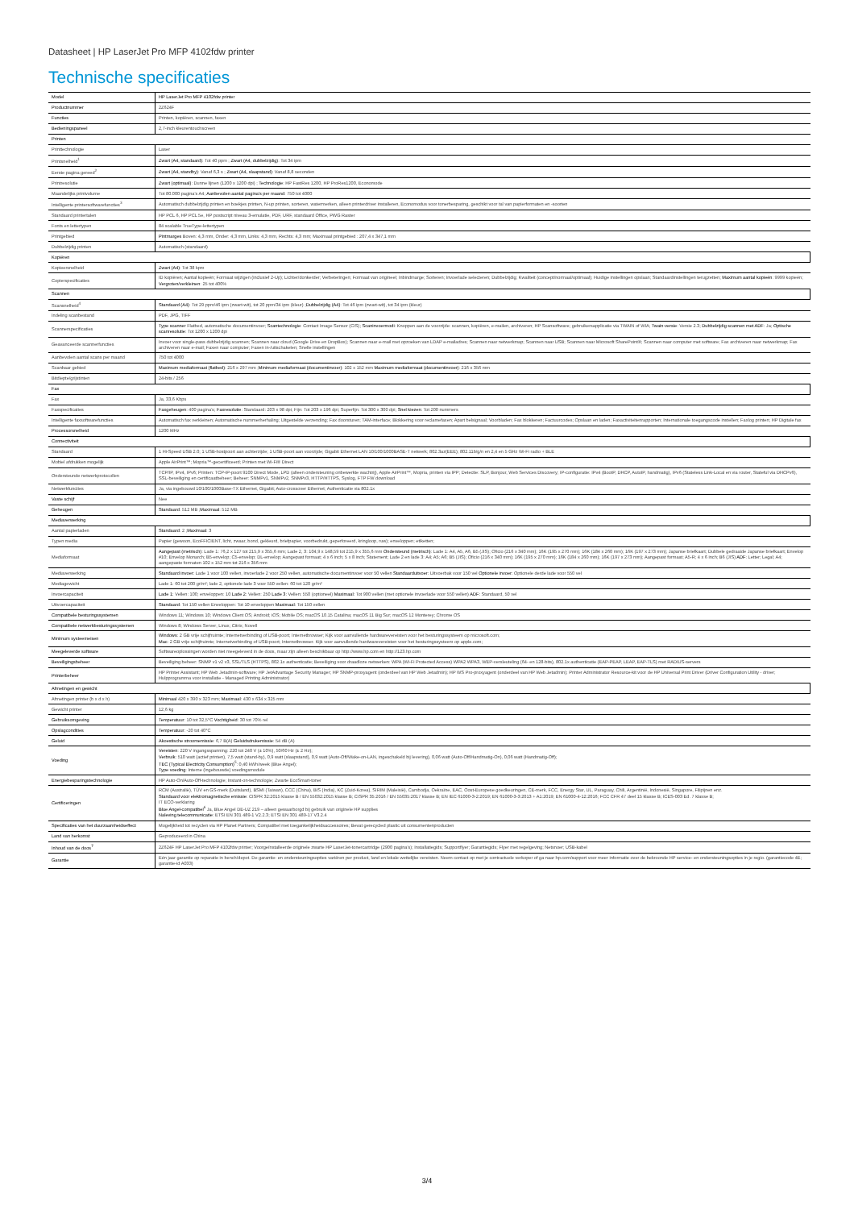Datasheet | HP LaserJet Pro MFP 4102fdw printer
Technische specificaties
| Model | HP LaserJet Pro MFP 4102fdw printer |
| Productnummer | 2Z624F |
| Functies | Printen, kopiëren, scannen, faxen |
| Bedieningspaneel | 2,7-inch kleurentouchscreen |
| Printen | |
| Printtechnologie | Laser |
| Printsnelheid<sup>1</sup> | Zwart (A4, standaard) : Tot 40 ppm ; Zwart (A4, dubbelzijdig) : Tot 34 ipm |
| Eerste pagina gereed<sup>2</sup> | Zwart (A4, standby) : Vanaf 6,3 s ; Zwart (A4, slaapstand) : Vanaf 8,8 seconden |
| Printresolutie | Zwart (optimaal) : Dunne lijnen (1200 x 1200 dpi) ; Technologie : HP FastRes 1200, HP ProRes1200, Economode |
| Maandelijks printvolume | Tot 80.000 pagina's A4; Aanbevolen aantal pagina's per maand : 750 tot 4000 |
| Intelligente printersoftwarefuncties<sup>3</sup> | Automatisch dubbelzijdig printen en boekjes printen, N-up printen, sorteren, watermerken, alleen printerdriver installeren, Economodus voor tonerbesparing, geschikt voor tal van papierformaten en -soorten |
| Standaard printertalen | HP PCL 6, HP PCL 5e, HP postscript niveau 3-emulatie, PDF, URF, standaard Office, PWG Raster |
| Fonts en lettertypen | 84 scalable TrueType-lettertypen |
| Printgebied | Pintmarges Boven: 4,3 mm, Onder: 4,3 mm, Links: 4,3 mm, Rechts: 4,3 mm; Maximaal printgebied : 207,4 x 347,1 mm |
| Dubbelzijdig printen | Automatisch (standaard) |
| Kopiëren | |
| Kopieersnelheid | Zwart (A4) : Tot 38 kpm |
| Copierspecificaties | ID kopiëren; Aantal kopieën; Formaat wijzigen (inclusief 2-Up); Lichter/donkerder; Verbeteringen; Formaat van origineel; Inbindmarge; Sorteren; Invoerlade selecteren; Dubbelzijdig; Kwaliteit (concept/normaal/optimaal); Huidige instellingen opslaan; Standaardinstellingen terugzetten; Maximum aantal kopieën : 9999 kopieën; Vergroten/verkleinen : 25 tot 400% |
| Scannen | |
| Scansnelheid<sup>4</sup> | Standaard (A4) : Tot 29 ppm/46 ipm (zwart-wit), tot 20 ppm/34 ipm (kleur) ; Dubbelzijdig (A4) : Tot 46 ipm (zwart-wit), tot 34 ipm (kleur) |
| Indeling scanbestand | PDF, JPG, TIFF |
| Scannerspecificaties | Type scanner Flatbed, automatische documentinvoer; Scantechnologie : Contact Image Sensor (CIS); Scaninvoermodi : Knoppen aan de voorzijde: scannen, kopiëren, e-mailen, archiveren; HP Scansoftware; gebruikersapplicatie via TWAIN of WIA; Twain-versie : Versie 2.3; Dubbelzijdig scannen met ADF : Ja; Optische scanresolutie : Tot 1200 x 1200 dpi |
| Geavanceerde scannerfuncties | Invoer voor single-pass dubbelzijdig scannen; Scannen naar cloud (Google Drive en DropBox); Scannen naar e-mail met opzoeken van LDAP e-mailadres; Scannen naar netwerkmap; Scannen naar USB; Scannen naar Microsoft SharePoint®; Scannen naar computer met software; Fax archiveren naar netwerkmap; Fax archiveren naar e-mail; Faxen naar computer; Faxen in-/uitschakelen; Snelle instellingen |
| Aanbevolen aantal scans per maand | 750 tot 4000 |
| Scanbaar gebied | Maximum mediaformaat (flatbed) : 216 x 297 mm ; Minimum mediaformaat (documentinvoer) : 102 x 152 mm Maximum mediaformaat (documentinvoer) : 216 x 356 mm |
| Bitdiepte/grijstinten | 24-bits / 256 |
| Fax | |
| Fax | Ja, 33,6 Kbps |
| Faxspecificaties | Faxgeheugen : 400 pagina's; Faxresolutie : Standaard: 203 x 98 dpi; Fijn: Tot 203 x 196 dpi; Superfijn: Tot 300 x 300 dpi; Snel kiezen : Tot 200 nummers |
| Intelligente faxsoftwarefuncties | Automatisch fax verkleinen; Automatische nummerherhaling; Uitgestelde verzending; Fax doorsturen; TAM-interface; Blokkering voor reclamefaxen; Apart belsignaal; Voorbladen; Fax blokkeren; Factuurcodes; Opslaan en laden; Faxactiviteitenrapporten; Internationale toegangscode instellen; Faxlog printen; HP Digitale fax |
| Processorsnelheid | 1200 MHz |
| Connectiviteit | |
| Standaard | 1 Hi-Speed USB 2.0; 1 USB-hostpoort aan achterzijde; 1 USB-poort aan voorzijde; Gigabit Ethernet LAN 10/100/1000BASE-T netwerk; 802.3az(EEE); 802.11b/g/n en 2,4 en 5 GHz Wi-Fi radio + BLE |
| Mobiel afdrukken mogelijk | Apple AirPrint™; Mopria™-gecertificeerd; Printen met Wi-Fi® Direct |
| Ondersteunde netwerkprotocollen | TCP/IP, IPv4, IPv6; Printen: TCP-IP-poort 9100 Direct Mode, LPD (alleen ondersteuning onbewerkte wachtrij), Apple AirPrint™, Mopria, printen via IPP; Detectie: SLP, Bonjour, Web Services Discovery; IP-configuratie: IPv4 (BootP, DHCP, AutoIP, handmatig), IPv6 (Stateless Link-Local en via router, Stateful via DHCPv6), SSL-beveiliging en certificaatbeheer; Beheer: SNMPv1, SNMPv2, SNMPv3, HTTP/HTTPS, Syslog, FTP FW download |
| Netwerkfuncties | Ja, via ingebouwd 10/100/1000Base-TX Ethernet, Gigabit; Auto-crossover Ethernet; Authenticatie via 802.1x |
| Vaste schijf | Nee |
| Geheugen | Standaard : 512 MB ; Maximaal : 512 MB |
| Mediaverwerking | |
| Aantal papierladen | Standaard : 2 ; Maximaal : 3 |
| Typen media | Papier (gewoon, EcoFFICIENT, licht, zwaar, bond, gekleurd, briefpapier, voorbedrukt, geperforeerd, kringloop, ruw); enveloppen; etiketten; |
| Mediaformaat | Aangepast (metrisch) : Lade 1: 76,2 x 127 tot 215,9 x 355,6 mm; Lade 2, 3: 104,9 x 148,59 tot 215,9 x 355,6 mm Ondersteund (metrisch) : Lade 1: A4, A5, A6, B5 (JIS); Oficio (216 x 340 mm); 16K (195 x 270 mm); 16K (184 x 260 mm); 16K (197 x 273 mm); Japanse briefkaart; Dubbele gedraaide Japanse briefkaart; Envelop #10; Envelop Monarch; B5-envelop; C5-envelop; DL-envelop; Aangepast formaat; 4 x 6 inch; 5 x 8 inch; Statement; Lade 2 en lade 3: A4; A5; A6; B5 (JIS); Oficio (216 x 340 mm); 16K (195 x 270 mm); 16K (184 x 260 mm); 16K (197 x 273 mm); Aangepast formaat; A5-R; 4 x 6 inch; B6 (JIS) ADF : Letter; Legal; A4; aangepaste formaten 102 x 152 mm tot 216 x 356 mm |
| Mediaverwerking | Standaard invoer: Lade 1 voor 100 vellen, invoerlade 2 voor 250 vellen, automatische documentinvoer voor 50 vellen Standaarduitvoer: Uitvoerbak voor 150 vel Optionele invoer: Optionele derde lade voor 550 vel |
| Mediagewicht | Lade 1: 60 tot 200 gr/m²; lade 2, optionele lade 3 voor 550 vellen: 60 tot 120 gr/m² |
| Invoercapaciteit | Lade 1: Vellen: 100; enveloppen: 10 Lade 2: Vellen: 250 Lade 3: Vellen: 550 (optioneel) Maximaal: Tot 900 vellen (met optionele invoerlade voor 550 vellen) ADF: Standaard, 50 vel |
| Uitvoercapaciteit | Standaard: Tot 150 vellen Enveloppen: Tot 10 enveloppen Maximaal: Tot 150 vellen |
| Compatibele besturingssystemen | Windows 11; Windows 10; Windows Client OS; Android; iOS; Mobile OS; macOS 10.15 Catalina; macOS 11 Big Sur; macOS 12 Monterey; Chrome OS |
| Compatibele netwerkbesturingssystemen | Windows 8; Windows Server; Linux; Citrix; Novell |
| Minimum systeemeisen | Windows : 2 GB vrije schijfruimte; Internetverbinding of USB-poort; Internetbrowser; Kijk voor aanvullende hardwarevereisten voor het besturingssysteem op microsoft.com; Mac : 2 GB vrije schijfruimte; Internetverbinding of USB-poort; Internetbrowser. Kijk voor aanvullende hardwarevereisten voor het besturingssysteem op apple.com; |
| Meegeleverde software | Softwareoplossingen worden niet meegeleverd in de doos, maar zijn alleen beschikbaar op http://www.hp.com en http://123.hp.com |
| Beveiligingsbeheer | Beveiliging beheer: SNMP v1 v2 v3, SSL/TLS (HTTPS), 802.1x authenticatie; Beveiliging voor draadloze netwerken: WPA (Wi-Fi Protected Access) WPA2 WPA3, WEP-versleuteling (64- en 128-bits), 802.1x authenticatie (EAP-PEAP, LEAP, EAP-TLS) met RADIUS-servers |
| Printerbeheer | HP Printer Assistant; HP Web Jetadmin-software; HP JetAdvantage Security Manager; HP SNMP-proxyagent (onderdeel van HP Web Jetadmin); HP WS Pro-proxyagent (onderdeel van HP Web Jetadmin); Printer Administrator Resource-kit voor de HP Universal Print Driver (Driver Configuration Utility - driver; Hulpprogramma voor installatie - Managed Printing Administrator) |
| Afmetingen en gewicht | |
| Afmetingen printer (b x d x h) | Minimaal 420 x 390 x 323 mm; Maximaal : 430 x 634 x 325 mm |
| Gewicht printer | 12,6 kg |
| Gebruiksomgeving | Temperatuur : 10 tot 32,5°C Vochtigheid : 30 tot 70% rel |
| Opslagcondities | Temperatuur : -20 tot 40°C |
| Geluid | Akoestische stroomemissie : 6,7 B(A) Geluidsdrukemissie : 54 dB (A) |
| Voeding | Vereisten : 220 V ingangsspanning: 220 tot 240 V (± 10%), 50/60 Hz (± 2 Hz); Verbruik : 510 watt (actief printen), 7,5 watt (stand-by), 0,9 watt (slaapstand), 0,9 watt (Auto-Off/Wake-on-LAN, ingeschakeld bij levering), 0,06 watt (Auto-Off/Handmatig-On), 0,06 watt (Handmatig-Off); TEC (Typical Electricity Consumption)<sup>5</sup>: 0,40 kWh/week (Blue Angel); Type voeding : Interne (ingebouwde) voedingsmodule |
| Energiebesparingstechnologie | HP Auto-On/Auto-Off-technologie; Instant-on-technologie; Zwarte EcoSmart-toner |
| Certificeringen | RCM (Australië), TÜV en GS-merk (Duitsland), BSMI (Taiwan), CCC (China), BIS (India), KC (Zuid-Korea), SIRIM (Maleisië), Cambodja, Oekraïne, EAC, Oost-Europese goedkeuringen, CE-merk, FCC, Energy Star, UL, Paraguay, Chili, Argentinië, Indonesië, Singapore, Filipijnen enz. Standaard voor elektromagnetische emissie : CISPR 32:2015 klasse B / EN 55032:2015 klasse B; CISPR 35:2016 / EN 55035:2017 klasse B; EN IEC 61000-3-2:2019; EN 61000-3-3:2013 + A1:2019; EN 61000-4-12:2016; FCC CFR 47 deel 15 klasse B; ICES-003 Ed. 7 klasse B; IT ECO-verklaring Blue Angel-compatibel<sup>6</sup> Ja, Blue Angel DE-UZ 219 – alleen gewaarborgd bij gebruik van originele HP supplies Naleving telecommunicatie : ETSI EN 301 489-1 V2.2.3; ETSI EN 301 489-17 V3.2.4 |
| Specificaties van het duurzaamheidseffect | Mogelijkheid tot recyclen via HP Planet Partners; Compatibel met toegankelijkheidsaccessoires; Bevat gerecycled plastic uit consumentenproducten |
| Land van herkomst | Geproduceerd in China |
| Inhoud van de doos<sup>7</sup> | 2Z624F HP LaserJet Pro MFP 4102fdw printer; Voorgeïnstalleerde originele zwarte HP LaserJet-tonercartridge (2900 pagina's); Installatiegids; Supportflyer; Garantiegids; Flyer met regelgeving; Netsnoer; USB-kabel |
| Garantie | Eén jaar garantie op reparatie in bench/depot. De garantie- en ondersteuningsopties variëren per product, land en lokale wettelijke vereisten. Neem contact op met je contractuele verkoper of ga naar hp.com/support voor meer informatie over de bekroonde HP service- en ondersteuningsopties in je regio. (garantiecode 4E; garantie-id A033) |
3/4